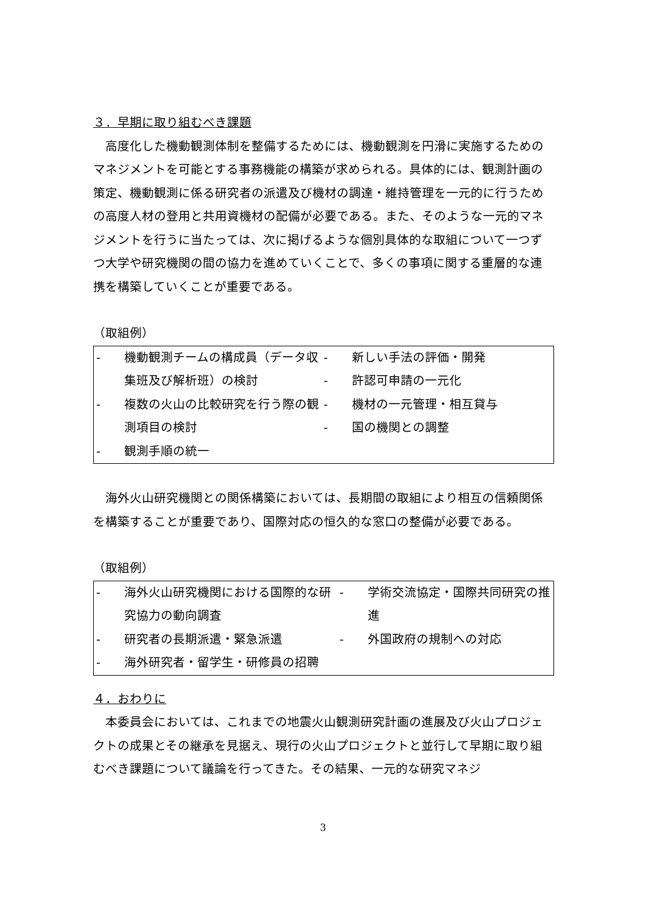３．早期に取り組むべき課題
高度化した機動観測体制を整備するためには、機動観測を円滑に実施するためのマネジメントを可能とする事務機能の構築が求められる。具体的には、観測計画の策定、機動観測に係る研究者の派遣及び機材の調達・維持管理を一元的に行うための高度人材の登用と共用資機材の配備が必要である。また、そのような一元的マネジメントを行うに当たっては、次に掲げるような個別具体的な取組について一つずつ大学や研究機関の間の協力を進めていくことで、多くの事項に関する重層的な連携を構築していくことが重要である。
（取組例）
- 機動観測チームの構成員（データ収集班及び解析班）の検討
- 複数の火山の比較研究を行う際の観測項目の検討
- 観測手順の統一
- 新しい手法の評価・開発
- 許認可申請の一元化
- 機材の一元管理・相互貸与
- 国の機関との調整
海外火山研究機関との関係構築においては、長期間の取組により相互の信頼関係を構築することが重要であり、国際対応の恒久的な窓口の整備が必要である。
（取組例）
- 海外火山研究機関における国際的な研究協力の動向調査
- 研究者の長期派遣・緊急派遣
- 海外研究者・留学生・研修員の招聘
- 学術交流協定・国際共同研究の推進
- 外国政府の規制への対応
４．おわりに
本委員会においては、これまでの地震火山観測研究計画の進展及び火山プロジェクトの成果とその継承を見据え、現行の火山プロジェクトと並行して早期に取り組むべき課題について議論を行ってきた。その結果、一元的な研究マネジ
3